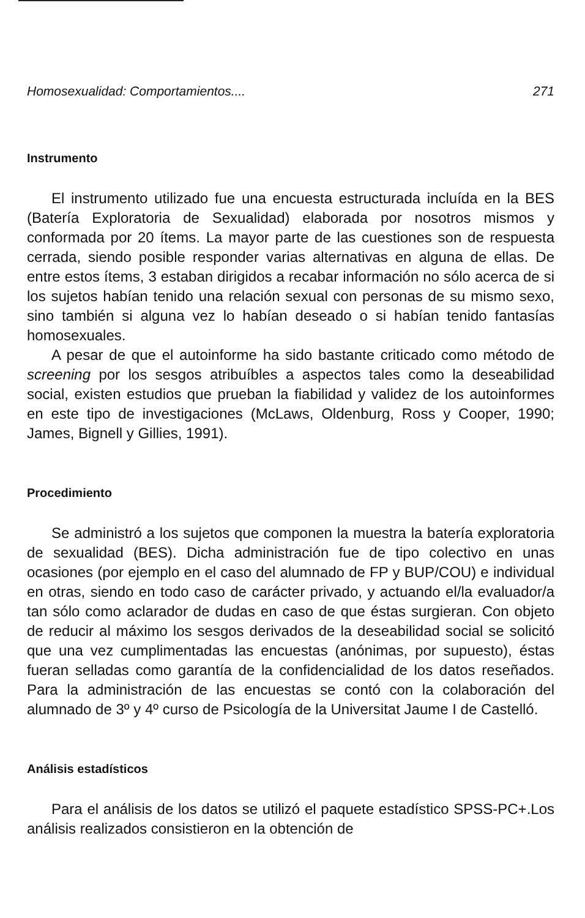Homosexualidad: Comportamientos.... 271
Instrumento
El instrumento utilizado fue una encuesta estructurada incluída en la BES (Batería Exploratoria de Sexualidad) elaborada por nosotros mismos y conformada por 20 ítems. La mayor parte de las cuestiones son de respuesta cerrada, siendo posible responder varias alternativas en alguna de ellas. De entre estos ítems, 3 estaban dirigidos a recabar información no sólo acerca de si los sujetos habían tenido una relación sexual con personas de su mismo sexo, sino también si alguna vez lo habían deseado o si habían tenido fantasías homosexuales.
A pesar de que el autoinforme ha sido bastante criticado como método de screening por los sesgos atribuíbles a aspectos tales como la deseabilidad social, existen estudios que prueban la fiabilidad y validez de los autoinformes en este tipo de investigaciones (McLaws, Oldenburg, Ross y Cooper, 1990; James, Bignell y Gillies, 1991).
Procedimiento
Se administró a los sujetos que componen la muestra la batería exploratoria de sexualidad (BES). Dicha administración fue de tipo colectivo en unas ocasiones (por ejemplo en el caso del alumnado de FP y BUP/COU) e individual en otras, siendo en todo caso de carácter privado, y actuando el/la evaluador/a tan sólo como aclarador de dudas en caso de que éstas surgieran. Con objeto de reducir al máximo los sesgos derivados de la deseabilidad social se solicitó que una vez cumplimentadas las encuestas (anónimas, por supuesto), éstas fueran selladas como garantía de la confidencialidad de los datos reseñados. Para la administración de las encuestas se contó con la colaboración del alumnado de 3º y 4º curso de Psicología de la Universitat Jaume I de Castelló.
Análisis estadísticos
Para el análisis de los datos se utilizó el paquete estadístico SPSS-PC+.Los análisis realizados consistieron en la obtención de